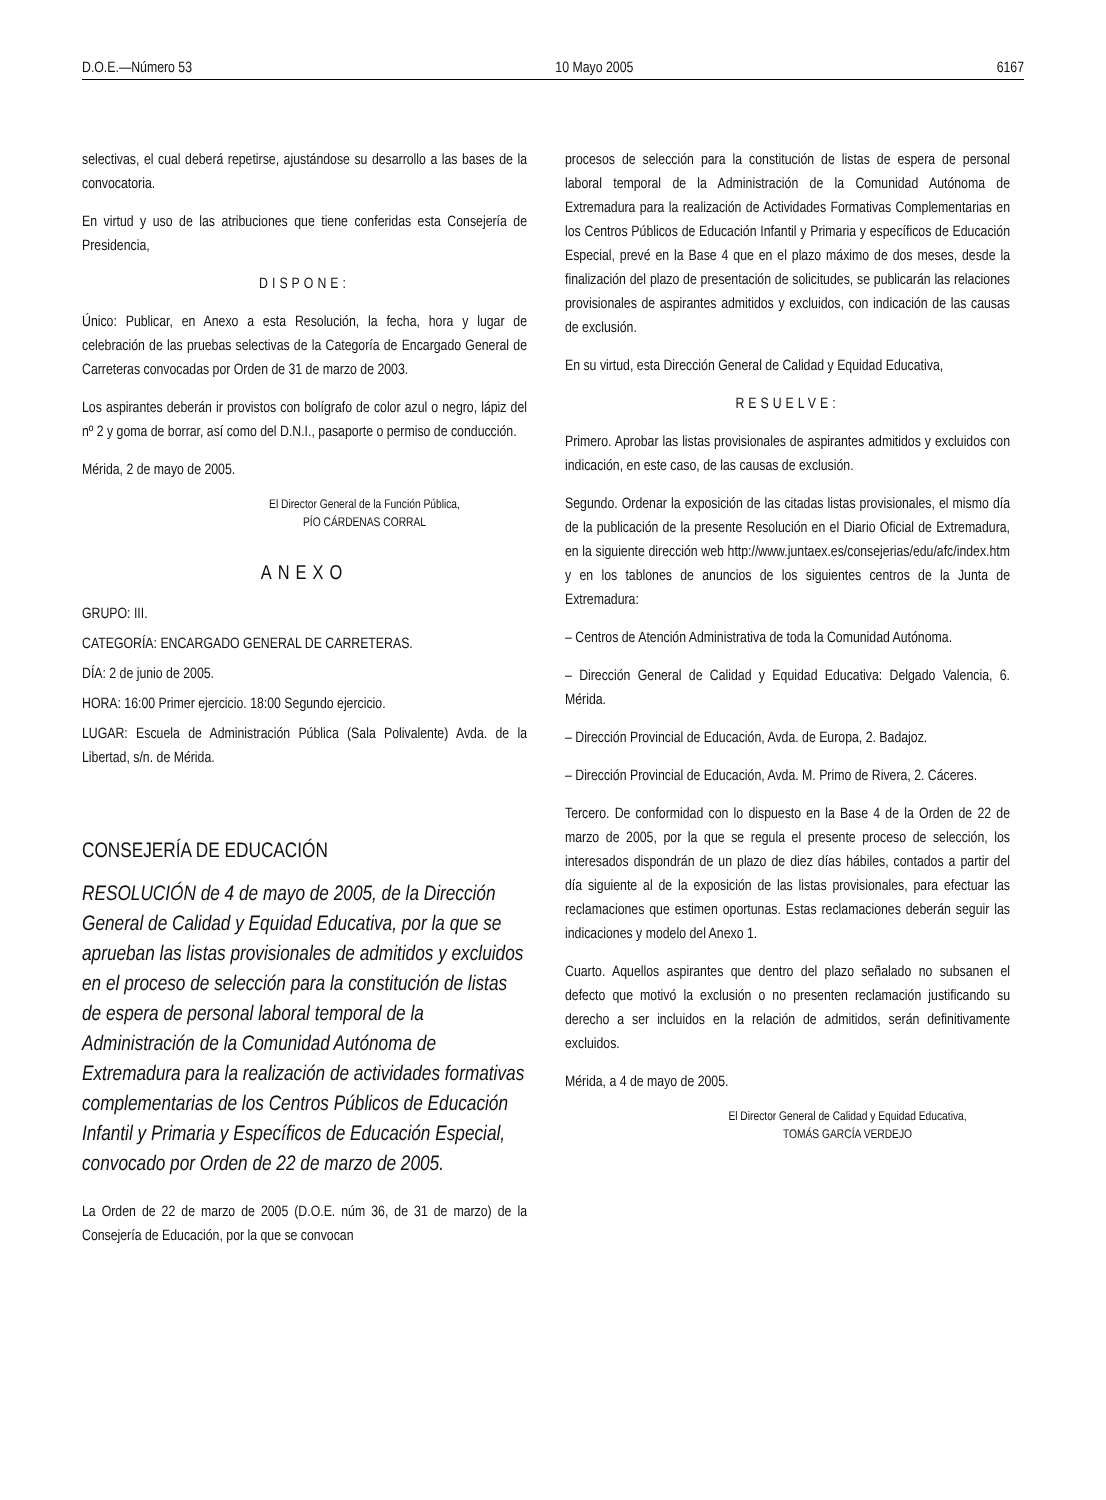D.O.E.—Número 53 10 Mayo 2005 6167
selectivas, el cual deberá repetirse, ajustándose su desarrollo a las bases de la convocatoria.
En virtud y uso de las atribuciones que tiene conferidas esta Consejería de Presidencia,
DISPONE:
Único: Publicar, en Anexo a esta Resolución, la fecha, hora y lugar de celebración de las pruebas selectivas de la Categoría de Encargado General de Carreteras convocadas por Orden de 31 de marzo de 2003.
Los aspirantes deberán ir provistos con bolígrafo de color azul o negro, lápiz del nº 2 y goma de borrar, así como del D.N.I., pasaporte o permiso de conducción.
Mérida, 2 de mayo de 2005.
El Director General de la Función Pública,
PÍO CÁRDENAS CORRAL
ANEXO
GRUPO: III.
CATEGORÍA: ENCARGADO GENERAL DE CARRETERAS.
DÍA: 2 de junio de 2005.
HORA: 16:00 Primer ejercicio. 18:00 Segundo ejercicio.
LUGAR: Escuela de Administración Pública (Sala Polivalente) Avda. de la Libertad, s/n. de Mérida.
CONSEJERÍA DE EDUCACIÓN
RESOLUCIÓN de 4 de mayo de 2005, de la Dirección General de Calidad y Equidad Educativa, por la que se aprueban las listas provisionales de admitidos y excluidos en el proceso de selección para la constitución de listas de espera de personal laboral temporal de la Administración de la Comunidad Autónoma de Extremadura para la realización de actividades formativas complementarias de los Centros Públicos de Educación Infantil y Primaria y Específicos de Educación Especial, convocado por Orden de 22 de marzo de 2005.
La Orden de 22 de marzo de 2005 (D.O.E. núm 36, de 31 de marzo) de la Consejería de Educación, por la que se convocan
procesos de selección para la constitución de listas de espera de personal laboral temporal de la Administración de la Comunidad Autónoma de Extremadura para la realización de Actividades Formativas Complementarias en los Centros Públicos de Educación Infantil y Primaria y específicos de Educación Especial, prevé en la Base 4 que en el plazo máximo de dos meses, desde la finalización del plazo de presentación de solicitudes, se publicarán las relaciones provisionales de aspirantes admitidos y excluidos, con indicación de las causas de exclusión.
En su virtud, esta Dirección General de Calidad y Equidad Educativa,
RESUELVE:
Primero. Aprobar las listas provisionales de aspirantes admitidos y excluidos con indicación, en este caso, de las causas de exclusión.
Segundo. Ordenar la exposición de las citadas listas provisionales, el mismo día de la publicación de la presente Resolución en el Diario Oficial de Extremadura, en la siguiente dirección web http://www.juntaex.es/consejerias/edu/afc/index.htm y en los tablones de anuncios de los siguientes centros de la Junta de Extremadura:
– Centros de Atención Administrativa de toda la Comunidad Autónoma.
– Dirección General de Calidad y Equidad Educativa: Delgado Valencia, 6. Mérida.
– Dirección Provincial de Educación, Avda. de Europa, 2. Badajoz.
– Dirección Provincial de Educación, Avda. M. Primo de Rivera, 2. Cáceres.
Tercero. De conformidad con lo dispuesto en la Base 4 de la Orden de 22 de marzo de 2005, por la que se regula el presente proceso de selección, los interesados dispondrán de un plazo de diez días hábiles, contados a partir del día siguiente al de la exposición de las listas provisionales, para efectuar las reclamaciones que estimen oportunas. Estas reclamaciones deberán seguir las indicaciones y modelo del Anexo 1.
Cuarto. Aquellos aspirantes que dentro del plazo señalado no subsanen el defecto que motivó la exclusión o no presenten reclamación justificando su derecho a ser incluidos en la relación de admitidos, serán definitivamente excluidos.
Mérida, a 4 de mayo de 2005.
El Director General de Calidad y Equidad Educativa,
TOMÁS GARCÍA VERDEJO